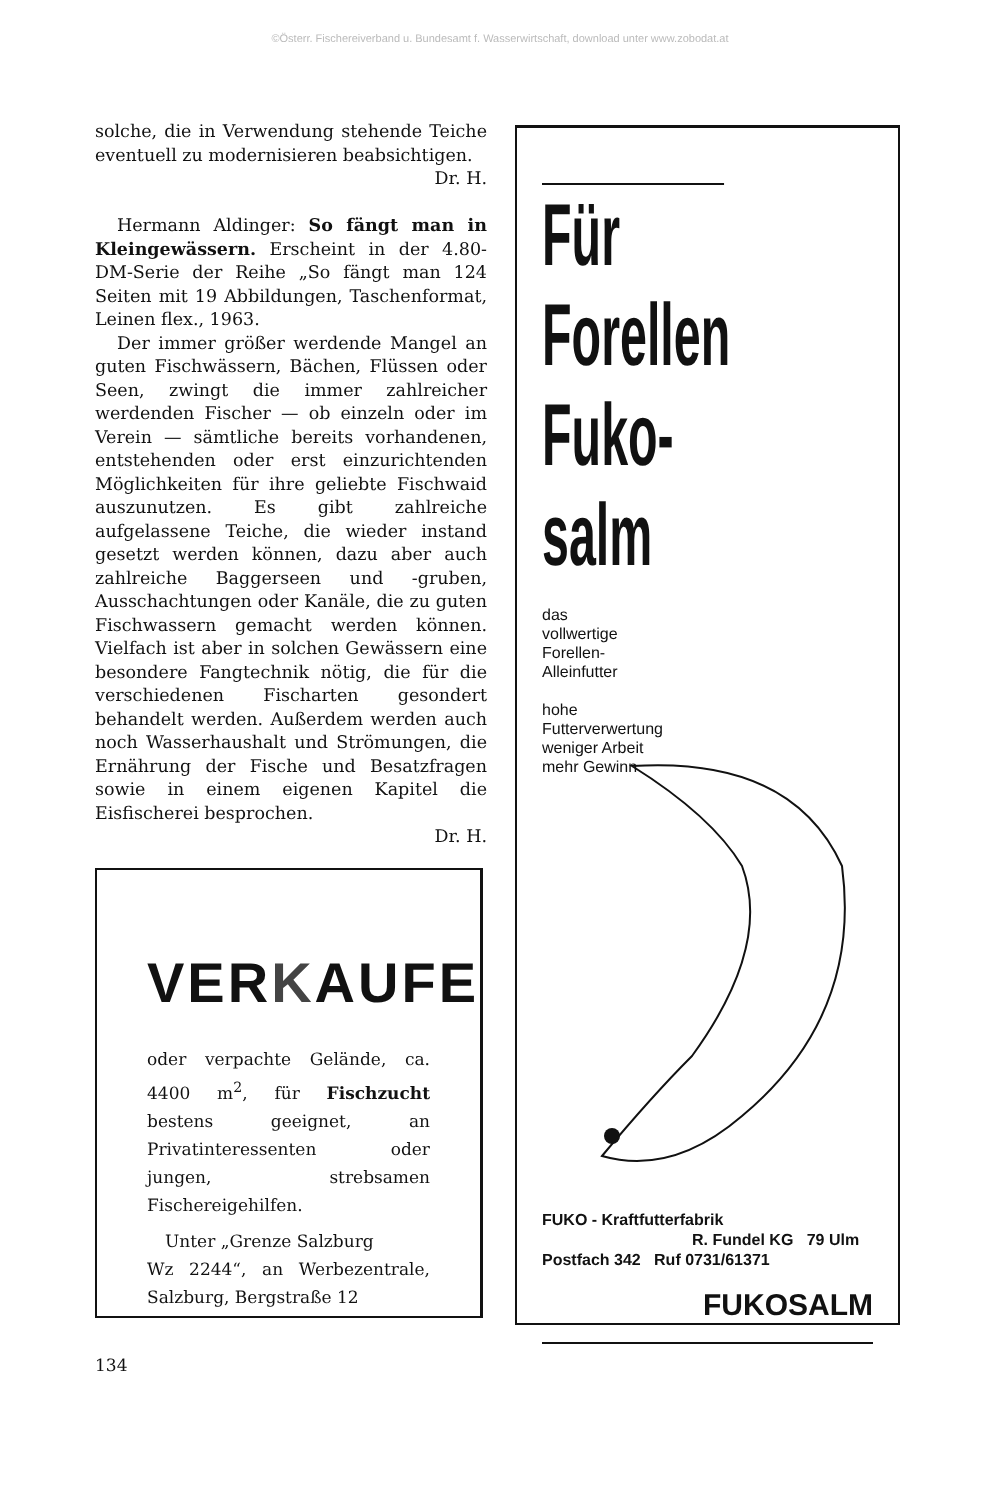©Österr. Fischereiverband u. Bundesamt f. Wasserwirtschaft, download unter www.zobodat.at
solche, die in Verwendung stehende Teiche eventuell zu modernisieren beabsichtigen.
Dr. H.
Hermann Aldinger: So fängt man in Kleingewässern. Erscheint in der 4.80-DM-Serie der Reihe „So fängt man 124 Seiten mit 19 Abbildungen, Taschenformat, Leinen flex., 1963.
Der immer größer werdende Mangel an guten Fischwässern, Bächen, Flüssen oder Seen, zwingt die immer zahlreicher werdenden Fischer — ob einzeln oder im Verein — sämtliche bereits vorhandenen, entstehenden oder erst einzurichtenden Möglichkeiten für ihre geliebte Fischwaid auszunutzen. Es gibt zahlreiche aufgelassene Teiche, die wieder instand gesetzt werden können, dazu aber auch zahlreiche Baggerseen und -gruben, Ausschachtungen oder Kanäle, die zu guten Fischwassern gemacht werden können. Vielfach ist aber in solchen Gewässern eine besondere Fangtechnik nötig, die für die verschiedenen Fischarten gesondert behandelt werden. Außerdem werden auch noch Wasserhaushalt und Strömungen, die Ernährung der Fische und Besatzfragen sowie in einem eigenen Kapitel die Eisfischerei besprochen.
Dr. H.
VERKAUFE
oder verpachte Gelände, ca. 4400 m<sup>2</sup>, für Fischzucht bestens geeignet, an Privatinteressenten oder jungen, strebsamen Fischereigehilfen.
Unter „Grenze Salzburg
Wz 2244“, an Werbezentrale, Salzburg, Bergstraße 12
Für
Forellen
Fuko-
salm
das
vollwertige
Forellen-
Alleinfutter
hohe
Futterverwertung
weniger Arbeit
mehr Gewinn
FUKO - Kraftfutterfabrik
R. Fundel KG 79 Ulm
Postfach 342 Ruf 0731/61371
FUKOSALM
134